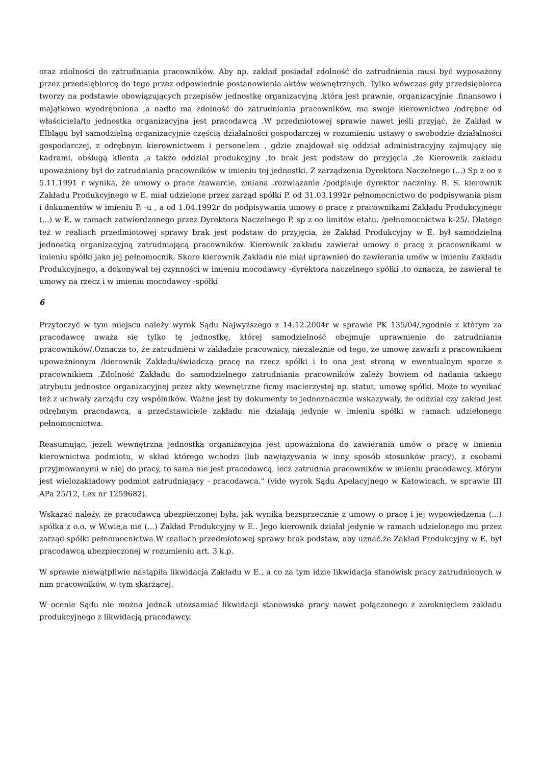oraz zdolności do zatrudniania pracowników. Aby np. zakład posiadał zdolność do zatrudnienia musi być wyposażony przez przedsiębiorcę do tego przez odpowiednie postanowienia aktów wewnętrznych. Tylko wówczas gdy przedsiębiorca tworzy na podstawie obowiązujących przepisów jednostkę organizacyjną ,która jest prawnie, organizacyjnie .finansowo i majątkowo wyodrębniona ,a nadto ma zdolność do zatrudniania pracowników, ma swoje kierownictwo /odrębne od właściciela/to jednostka organizacyjna jest pracodawcą .W przedmiotowej sprawie nawet jeśli przyjąć, że Zakład w Elblągu był samodzielną organizacyjnie częścią działalności gospodarczej w rozumieniu ustawy o swobodzie działalności gospodarczej, z odrębnym kierownictwem i personelem , gdzie znajdował się oddział administracyjny zajmujący się kadrami, obsługą klienta ,a także oddział produkcyjny ,to brak jest podstaw do przyjęcia ,że Kierownik zakładu upoważniony był do zatrudniania pracowników w imieniu tej jednostki. Z zarządzenia Dyrektora Naczelnego (...) Sp z oo z 5.11.1991 r wynika, że umowy o prace /zawarcie, zmiana .rozwiązanie /podpisuje dyrektor naczelny. R. S. kierownik Zakładu Produkcyjnego w E. miał udzielone przez zarząd spółki P. od 31.03.1992r pełnomocnictwo do podpisywania pism i dokumentów w imieniu P. -u , a od 1.04.1992r do podpisywania umowy o pracę z pracownikami Zakładu Produkcyjnego (...) w E. w ramach zatwierdzonego przez Dyrektora Naczelnego P. sp z oo limitów etatu. /pełnomocnictwa k-25/. Dlatego też w realiach przedmiotowej sprawy brak jest podstaw do przyjęcia, że Zakład Produkcyjny w E. był samodzielną jednostką organizacyjną zatrudniającą pracowników. Kierownik zakładu zawierał umowy o pracę z pracownikami w imieniu spółki jako jej pełnomocnik. Skoro kierownik Zakładu nie miał uprawnień do zawierania umów w imieniu Zakładu Produkcyjnego, a dokonywał tej czynności w imieniu mocodawcy -dyrektora naczelnego spółki ,to oznacza, że zawierał te umowy na rzecz i w imieniu mocodawcy -spółki
6
Przytoczyć w tym miejscu należy wyrok Sądu Najwyższego z 14.12.2004r w sprawie PK 135/04/,zgodnie z którym za pracodawcę uważa się tylko tę jednostkę, której samodzielność obejmuje uprawnienie do zatrudniania pracowników/.Oznacza to, że zatrudnieni w zakładzie pracownicy, niezależnie od tego, że umowę zawarli z pracownikiem upoważnionym /kierownik Zakładu/świadczą pracę na rzecz spółki i to ona jest stroną w ewentualnym sporze z pracownikiem .Zdolność Zakładu do samodzielnego zatrudniania pracowników zależy bowiem od nadania takiego atrybutu jednostce organizacyjnej przez akty wewnętrzne firmy macierzystej np. statut, umowę spółki. Może to wynikać też z uchwały zarządu czy wspólników. Ważne jest by dokumenty te jednoznacznie wskazywały, że oddział czy zakład jest odrębnym pracodawcą, a przedstawiciele zakładu nie działają jedynie w imieniu spółki w ramach udzielonego pełnomocnictwa.
Reasumując, jeżeli wewnętrzna jednostka organizacyjna jest upoważniona do zawierania umów o pracę w imieniu kierownictwa podmiotu, w skład którego wchodzi (lub nawiązywania w inny sposób stosunków pracy), z osobami przyjmowanymi w niej do pracy, to sama nie jest pracodawcą, lecz zatrudnia pracowników w imieniu pracodawcy, którym jest wielozakładowy podmiot zatrudniający - pracodawca." (vide wyrok Sądu Apelacyjnego w Katowicach, w sprawie III APa 25/12, Lex nr 1259682).
Wskazać należy, że pracodawcą ubezpieczonej była, jak wynika bezsprzecznie z umowy o pracę i jej wypowiedzenia (...) spółka z o.o. w W.wie,a nie (...) Zakład Produkcyjny w E.. Jego kierownik działał jedynie w ramach udzielonego mu przez zarząd spółki pełnomocnictwa.W realiach przedmiotowej sprawy brak podstaw, aby uznać.że Zakład Produkcyjny w E. był pracodawcą ubezpieczonej w rozumieniu art. 3 k.p.
W sprawie niewątpliwie nastąpiła likwidacja Zakładu w E., a co za tym idzie likwidacja stanowisk pracy zatrudnionych w nim pracowników, w tym skarżącej.
W ocenie Sądu nie można jednak utożsamiać likwidacji stanowiska pracy nawet połączonego z zamknięciem zakładu produkcyjnego z likwidacją pracodawcy.